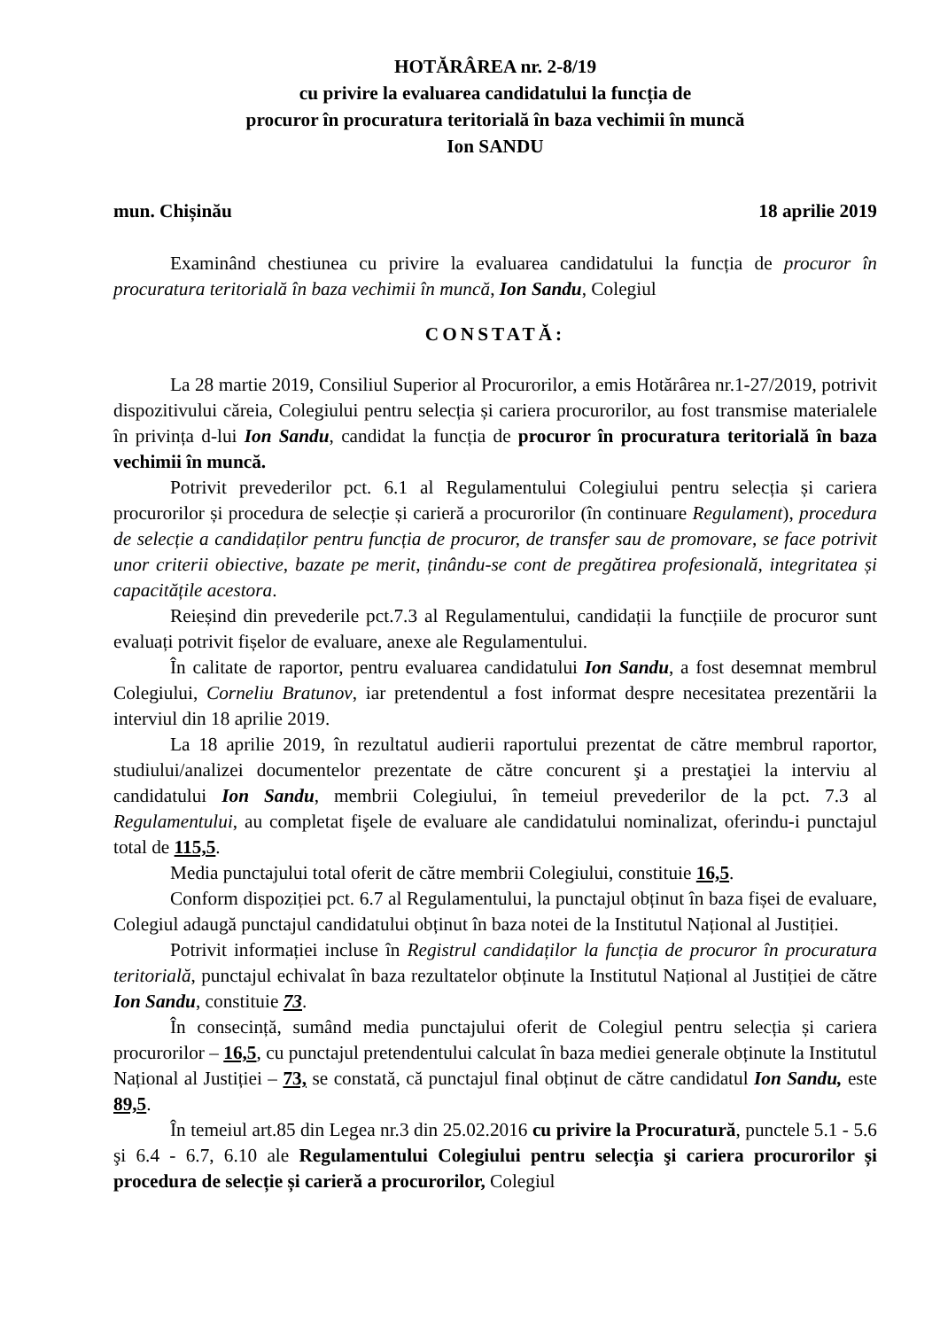HOTĂRÂREA nr. 2-8/19
cu privire la evaluarea candidatului la funcția de
procuror în procuratura teritorială în baza vechimii în muncă
Ion SANDU
mun. Chișinău 18 aprilie 2019
Examinând chestiunea cu privire la evaluarea candidatului la funcția de procuror în procuratura teritorială în baza vechimii în muncă, Ion Sandu, Colegiul
CONSTATĂ:
La 28 martie 2019, Consiliul Superior al Procurorilor, a emis Hotărârea nr.1-27/2019, potrivit dispozitivului căreia, Colegiului pentru selecția și cariera procurorilor, au fost transmise materialele în privința d-lui Ion Sandu, candidat la funcția de procuror în procuratura teritorială în baza vechimii în muncă.
Potrivit prevederilor pct. 6.1 al Regulamentului Colegiului pentru selecția și cariera procurorilor și procedura de selecție și carieră a procurorilor (în continuare Regulament), procedura de selecție a candidaților pentru funcția de procuror, de transfer sau de promovare, se face potrivit unor criterii obiective, bazate pe merit, ținându-se cont de pregătirea profesională, integritatea și capacitățile acestora.
Reieșind din prevederile pct.7.3 al Regulamentului, candidații la funcțiile de procuror sunt evaluați potrivit fișelor de evaluare, anexe ale Regulamentului.
În calitate de raportor, pentru evaluarea candidatului Ion Sandu, a fost desemnat membrul Colegiului, Corneliu Bratunov, iar pretendentul a fost informat despre necesitatea prezentării la interviul din 18 aprilie 2019.
La 18 aprilie 2019, în rezultatul audierii raportului prezentat de către membrul raportor, studiului/analizei documentelor prezentate de către concurent şi a prestaţiei la interviu al candidatului Ion Sandu, membrii Colegiului, în temeiul prevederilor de la pct. 7.3 al Regulamentului, au completat fişele de evaluare ale candidatului nominalizat, oferindu-i punctajul total de 115,5.
Media punctajului total oferit de către membrii Colegiului, constituie 16,5.
Conform dispoziției pct. 6.7 al Regulamentului, la punctajul obținut în baza fișei de evaluare, Colegiul adaugă punctajul candidatului obținut în baza notei de la Institutul Național al Justiției.
Potrivit informației incluse în Registrul candidaților la funcția de procuror în procuratura teritorială, punctajul echivalat în baza rezultatelor obținute la Institutul Național al Justiției de către Ion Sandu, constituie 73.
În consecință, sumând media punctajului oferit de Colegiul pentru selecția și cariera procurorilor – 16,5, cu punctajul pretendentului calculat în baza mediei generale obținute la Institutul Național al Justiției – 73, se constată, că punctajul final obținut de către candidatul Ion Sandu, este 89,5.
În temeiul art.85 din Legea nr.3 din 25.02.2016 cu privire la Procuratură, punctele 5.1 - 5.6 şi 6.4 - 6.7, 6.10 ale Regulamentului Colegiului pentru selecția şi cariera procurorilor și procedura de selecție și carieră a procurorilor, Colegiul